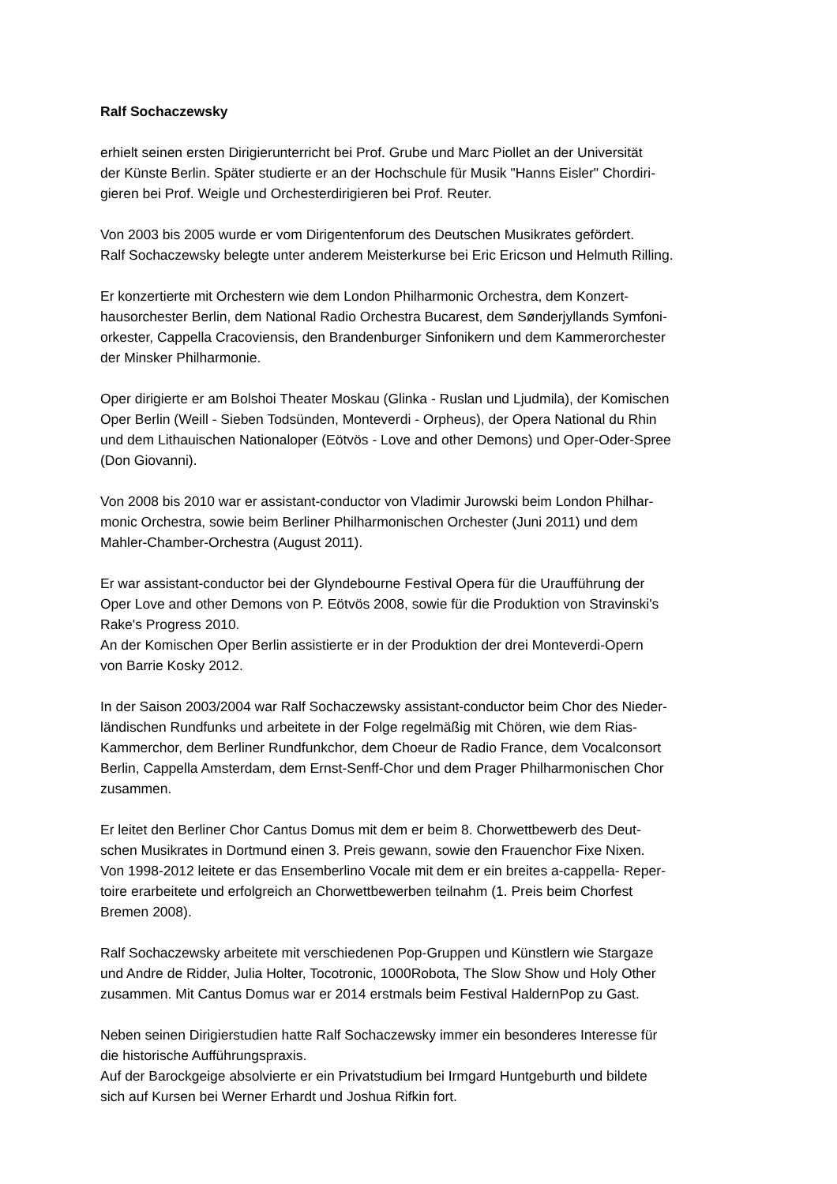Ralf Sochaczewsky
erhielt seinen ersten Dirigierunterricht bei Prof. Grube und Marc Piollet an der Universität
der Künste Berlin. Später studierte er an der Hochschule für Musik "Hanns Eisler" Chordiri-
gieren bei Prof. Weigle und Orchesterdirigieren bei Prof. Reuter.
Von 2003 bis 2005 wurde er vom Dirigentenforum des Deutschen Musikrates gefördert.
Ralf Sochaczewsky belegte unter anderem Meisterkurse bei Eric Ericson und Helmuth Rilling.
Er konzertierte mit Orchestern wie dem London Philharmonic Orchestra, dem Konzert-
hausorchester Berlin, dem National Radio Orchestra Bucarest, dem Sønderjyllands Symfoni-
orkester, Cappella Cracoviensis, den Brandenburger Sinfonikern und dem Kammerorchester
der Minsker Philharmonie.
Oper dirigierte er am Bolshoi Theater Moskau (Glinka - Ruslan und Ljudmila), der Komischen
Oper Berlin (Weill - Sieben Todsünden, Monteverdi - Orpheus), der Opera National du Rhin
und dem Lithauischen Nationaloper (Eötvös - Love and other Demons) und Oper-Oder-Spree
(Don Giovanni).
Von 2008 bis 2010 war er assistant-conductor von Vladimir Jurowski beim London Philhar-
monic Orchestra, sowie beim Berliner Philharmonischen Orchester (Juni 2011) und dem
Mahler-Chamber-Orchestra (August 2011).
Er war assistant-conductor bei der Glyndebourne Festival Opera für die Uraufführung der
Oper Love and other Demons von P. Eötvös 2008, sowie für die Produktion von Stravinski's
Rake's Progress 2010.
An der Komischen Oper Berlin assistierte er in der Produktion der drei Monteverdi-Opern
von Barrie Kosky 2012.
In der Saison 2003/2004 war Ralf Sochaczewsky assistant-conductor beim Chor des Nieder-
ländischen Rundfunks und arbeitete in der Folge regelmäßig mit Chören, wie dem Rias-
Kammerchor, dem Berliner Rundfunkchor, dem Choeur de Radio France, dem Vocalconsort
Berlin, Cappella Amsterdam, dem Ernst-Senff-Chor und dem Prager Philharmonischen Chor
zusammen.
Er leitet den Berliner Chor Cantus Domus mit dem er beim 8. Chorwettbewerb des Deut-
schen Musikrates in Dortmund einen 3. Preis gewann, sowie den Frauenchor Fixe Nixen.
Von 1998-2012 leitete er das Ensemberlino Vocale mit dem er ein breites a-cappella- Reper-
toire erarbeitete und erfolgreich an Chorwettbewerben teilnahm (1. Preis beim Chorfest
Bremen 2008).
Ralf Sochaczewsky arbeitete mit verschiedenen Pop-Gruppen und Künstlern wie Stargaze
und Andre de Ridder, Julia Holter, Tocotronic, 1000Robota, The Slow Show und Holy Other
zusammen. Mit Cantus Domus war er 2014 erstmals beim Festival HaldernPop zu Gast.
Neben seinen Dirigierstudien hatte Ralf Sochaczewsky immer ein besonderes Interesse für
die historische Aufführungspraxis.
Auf der Barockgeige absolvierte er ein Privatstudium bei Irmgard Huntgeburth und bildete
sich auf Kursen bei Werner Erhardt und Joshua Rifkin fort.